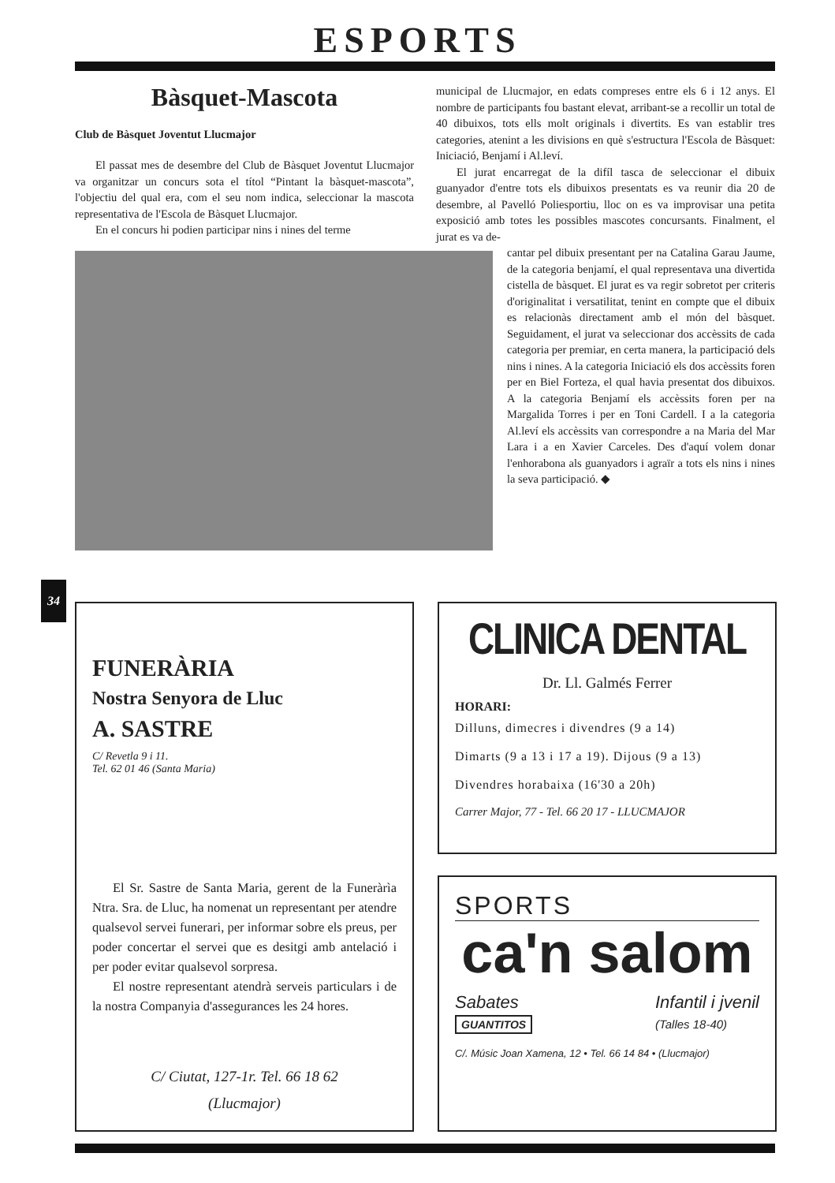ESPORTS
Bàsquet-Mascota
Club de Bàsquet Joventut Llucmajor
El passat mes de desembre del Club de Bàsquet Joventut Llucmajor va organitzar un concurs sota el títol “Pintant la bàsquet-mascota”, l'objectiu del qual era, com el seu nom indica, seleccionar la mascota representativa de l'Escola de Bàsquet Llucmajor.
En el concurs hi podien participar nins i nines del terme
municipal de Llucmajor, en edats compreses entre els 6 i 12 anys. El nombre de participants fou bastant elevat, arribant-se a recollir un total de 40 dibuixos, tots ells molt originals i divertits. Es van establir tres categories, atenint a les divisions en què s'estructura l'Escola de Bàsquet: Iniciació, Benjamí i Al.leví.
El jurat encarregat de la difíl tasca de seleccionar el dibuix guanyador d'entre tots els dibuixos presentats es va reunir dia 20 de desembre, al Pavelló Poliesportiu, lloc on es va improvisar una petita exposició amb totes les possibles mascotes concursants. Finalment, el jurat es va de-
cantar pel dibuix presentant per na Catalina Garau Jaume, de la categoria benjamí, el qual representava una divertida cistella de bàsquet. El jurat es va regir sobretot per criteris d'originalitat i versatilitat, tenint en compte que el dibuix es relacionàs directament amb el món del bàsquet. Seguidament, el jurat va seleccionar dos accèssits de cada categoria per premiar, en certa manera, la participació dels nins i nines. A la categoria Iniciació els dos accèssits foren per en Biel Forteza, el qual havia presentat dos dibuixos. A la categoria Benjamí els accèssits foren per na Margalida Torres i per en Toni Cardell. I a la categoria Al.leví els accèssits van correspondre a na Maria del Mar Lara i a en Xavier Carceles. Des d'aquí volem donar l'enhorabona als guanyadors i agraïr a tots els nins i nines la seva participació. ◆
34
FUNERÀRIA
Nostra Senyora de Lluc
A. SASTRE
C/ Revetla 9 i 11.
Tel. 62 01 46 (Santa Maria)
El Sr. Sastre de Santa Maria, gerent de la Funeràrìa Ntra. Sra. de Lluc, ha nomenat un representant per atendre qualsevol servei funerari, per informar sobre els preus, per poder concertar el servei que es desitgi amb antelació i per poder evitar qualsevol sorpresa.
El nostre representant atendrà serveis particulars i de la nostra Companyia d'assegurances les 24 hores.
C/ Ciutat, 127-1r. Tel. 66 18 62
(Llucmajor)
CLINICA DENTAL
Dr. Ll. Galmés Ferrer
HORARI:
Dilluns, dimecres i divendres (9 a 14)
Dimarts (9 a 13 i 17 a 19). Dijous (9 a 13)
Divendres horabaixa (16'30 a 20h)
Carrer Major, 77 - Tel. 66 20 17 - LLUCMAJOR
SPORTS
ca'n salom
Sabates
GUANTITOS Infantil i jvenil
(Talles 18-40)
C/. Músic Joan Xamena, 12 • Tel. 66 14 84 • (Llucmajor)